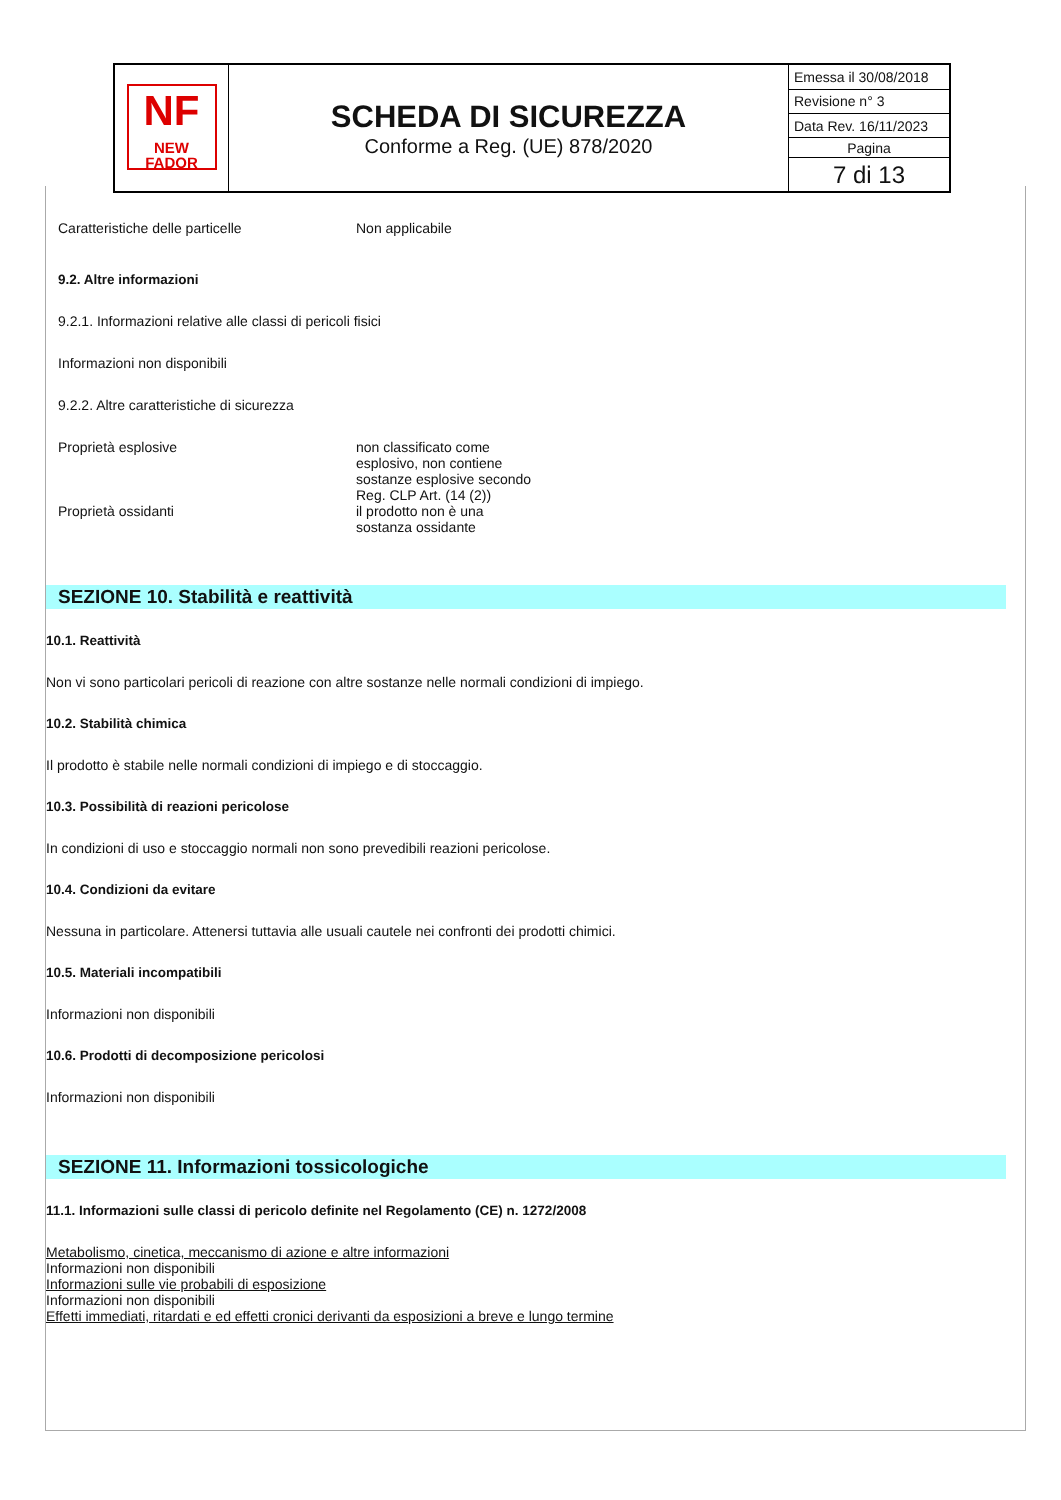| NF NEW FADOR | SCHEDA DI SICUREZZA Conforme a Reg. (UE) 878/2020 | Emessa il 30/08/2018 |
| | | Revisione n° 3 |
| | | Data Rev. 16/11/2023 |
| | | Pagina |
| | | 7 di 13 |
Caratteristiche delle particelle Non applicabile
9.2. Altre informazioni
9.2.1. Informazioni relative alle classi di pericoli fisici
Informazioni non disponibili
9.2.2. Altre caratteristiche di sicurezza
Proprietà esplosive non classificato come
esplosivo, non contiene
sostanze esplosive secondo
Reg. CLP Art. (14 (2))
Proprietà ossidanti il prodotto non è una
sostanza ossidante
SEZIONE 10. Stabilità e reattività
10.1. Reattività
Non vi sono particolari pericoli di reazione con altre sostanze nelle normali condizioni di impiego.
10.2. Stabilità chimica
Il prodotto è stabile nelle normali condizioni di impiego e di stoccaggio.
10.3. Possibilità di reazioni pericolose
In condizioni di uso e stoccaggio normali non sono prevedibili reazioni pericolose.
10.4. Condizioni da evitare
Nessuna in particolare. Attenersi tuttavia alle usuali cautele nei confronti dei prodotti chimici.
10.5. Materiali incompatibili
Informazioni non disponibili
10.6. Prodotti di decomposizione pericolosi
Informazioni non disponibili
SEZIONE 11. Informazioni tossicologiche
11.1. Informazioni sulle classi di pericolo definite nel Regolamento (CE) n. 1272/2008
Metabolismo, cinetica, meccanismo di azione e altre informazioni
Informazioni non disponibili
Informazioni sulle vie probabili di esposizione
Informazioni non disponibili
Effetti immediati, ritardati e ed effetti cronici derivanti da esposizioni a breve e lungo termine